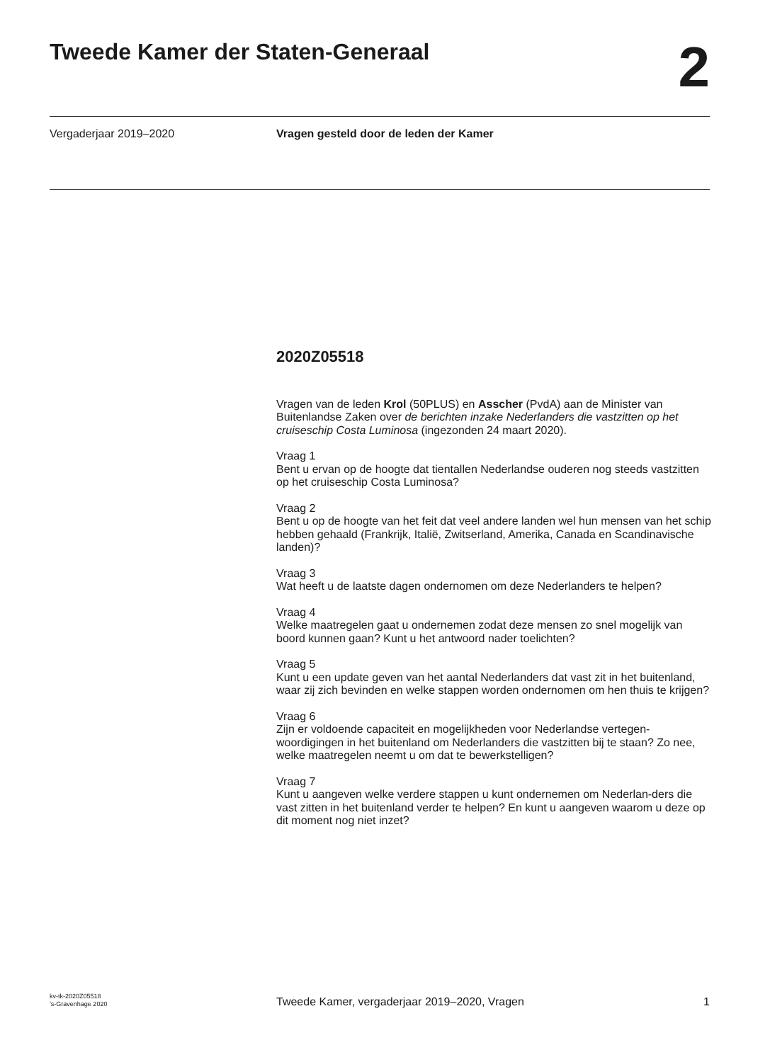Tweede Kamer der Staten-Generaal
2
Vergaderjaar 2019–2020 Vragen gesteld door de leden der Kamer
2020Z05518
Vragen van de leden Krol (50PLUS) en Asscher (PvdA) aan de Minister van Buitenlandse Zaken over de berichten inzake Nederlanders die vastzitten op het cruiseschip Costa Luminosa (ingezonden 24 maart 2020).
Vraag 1
Bent u ervan op de hoogte dat tientallen Nederlandse ouderen nog steeds vastzitten op het cruiseschip Costa Luminosa?
Vraag 2
Bent u op de hoogte van het feit dat veel andere landen wel hun mensen van het schip hebben gehaald (Frankrijk, Italië, Zwitserland, Amerika, Canada en Scandinavische landen)?
Vraag 3
Wat heeft u de laatste dagen ondernomen om deze Nederlanders te helpen?
Vraag 4
Welke maatregelen gaat u ondernemen zodat deze mensen zo snel mogelijk van boord kunnen gaan? Kunt u het antwoord nader toelichten?
Vraag 5
Kunt u een update geven van het aantal Nederlanders dat vast zit in het buitenland, waar zij zich bevinden en welke stappen worden ondernomen om hen thuis te krijgen?
Vraag 6
Zijn er voldoende capaciteit en mogelijkheden voor Nederlandse vertegen-woordigingen in het buitenland om Nederlanders die vastzitten bij te staan? Zo nee, welke maatregelen neemt u om dat te bewerkstelligen?
Vraag 7
Kunt u aangeven welke verdere stappen u kunt ondernemen om Nederlan-ders die vast zitten in het buitenland verder te helpen? En kunt u aangeven waarom u deze op dit moment nog niet inzet?
kv-tk-2020Z05518
’s-Gravenhage 2020
Tweede Kamer, vergaderjaar 2019–2020, Vragen
1